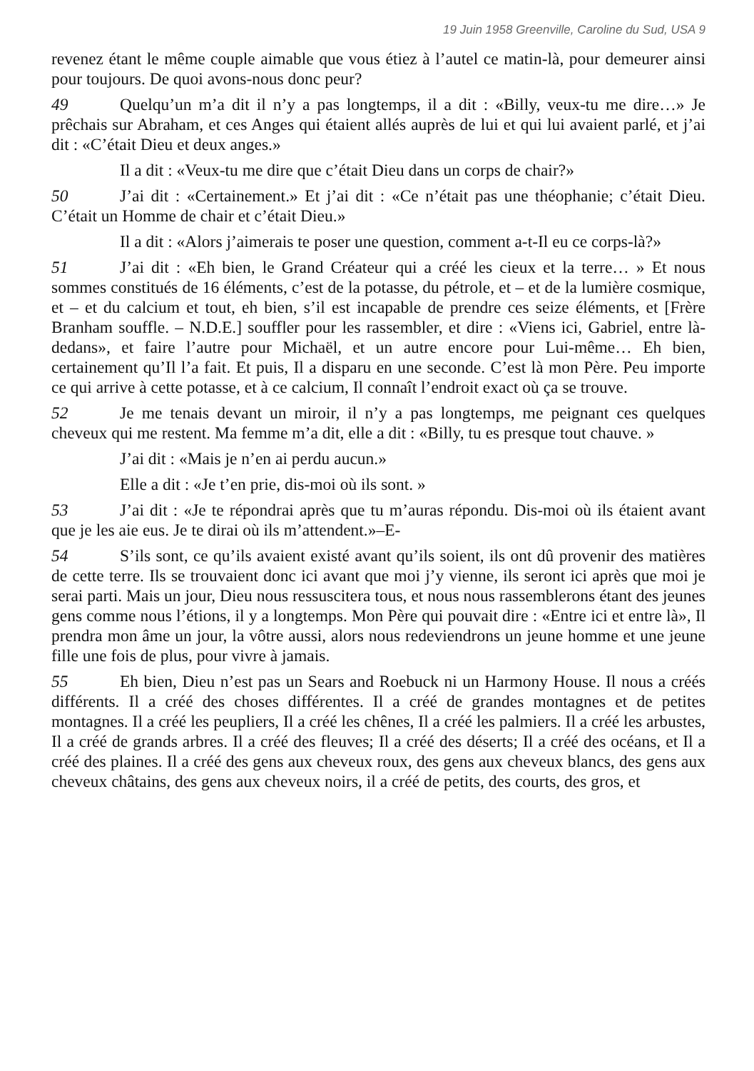19 Juin 1958 Greenville, Caroline du Sud, USA 9
revenez étant le même couple aimable que vous étiez à l’autel ce matin-là, pour demeurer ainsi pour toujours. De quoi avons-nous donc peur?
49 Quelqu’un m’a dit il n’y a pas longtemps, il a dit : «Billy, veux-tu me dire…» Je prêchais sur Abraham, et ces Anges qui étaient allés auprès de lui et qui lui avaient parlé, et j’ai dit : «C’était Dieu et deux anges.»
Il a dit : «Veux-tu me dire que c’était Dieu dans un corps de chair?»
50 J’ai dit : «Certainement.» Et j’ai dit : «Ce n’était pas une théophanie; c’était Dieu. C’était un Homme de chair et c’était Dieu.»
Il a dit : «Alors j’aimerais te poser une question, comment a-t-Il eu ce corps-là?»
51 J’ai dit : «Eh bien, le Grand Créateur qui a créé les cieux et la terre… » Et nous sommes constitués de 16 éléments, c’est de la potasse, du pétrole, et – et de la lumière cosmique, et – et du calcium et tout, eh bien, s’il est incapable de prendre ces seize éléments, et [Frère Branham souffle. – N.D.E.] souffler pour les rassembler, et dire : «Viens ici, Gabriel, entre là-dedans», et faire l’autre pour Michaël, et un autre encore pour Lui-même… Eh bien, certainement qu’Il l’a fait. Et puis, Il a disparu en une seconde. C’est là mon Père. Peu importe ce qui arrive à cette potasse, et à ce calcium, Il connaît l’endroit exact où ça se trouve.
52 Je me tenais devant un miroir, il n’y a pas longtemps, me peignant ces quelques cheveux qui me restent. Ma femme m’a dit, elle a dit : «Billy, tu es presque tout chauve. »
J’ai dit : «Mais je n’en ai perdu aucun.»
Elle a dit : «Je t’en prie, dis-moi où ils sont. »
53 J’ai dit : «Je te répondrai après que tu m’auras répondu. Dis-moi où ils étaient avant que je les aie eus. Je te dirai où ils m’attendent.»–E-
54 S’ils sont, ce qu’ils avaient existé avant qu’ils soient, ils ont dû provenir des matières de cette terre. Ils se trouvaient donc ici avant que moi j’y vienne, ils seront ici après que moi je serai parti. Mais un jour, Dieu nous ressuscitera tous, et nous nous rassemblerons étant des jeunes gens comme nous l’étions, il y a longtemps. Mon Père qui pouvait dire : «Entre ici et entre là», Il prendra mon âme un jour, la vôtre aussi, alors nous redeviendrons un jeune homme et une jeune fille une fois de plus, pour vivre à jamais.
55 Eh bien, Dieu n’est pas un Sears and Roebuck ni un Harmony House. Il nous a créés différents. Il a créé des choses différentes. Il a créé de grandes montagnes et de petites montagnes. Il a créé les peupliers, Il a créé les chênes, Il a créé les palmiers. Il a créé les arbustes, Il a créé de grands arbres. Il a créé des fleuves; Il a créé des déserts; Il a créé des océans, et Il a créé des plaines. Il a créé des gens aux cheveux roux, des gens aux cheveux blancs, des gens aux cheveux châtains, des gens aux cheveux noirs, il a créé de petits, des courts, des gros, et